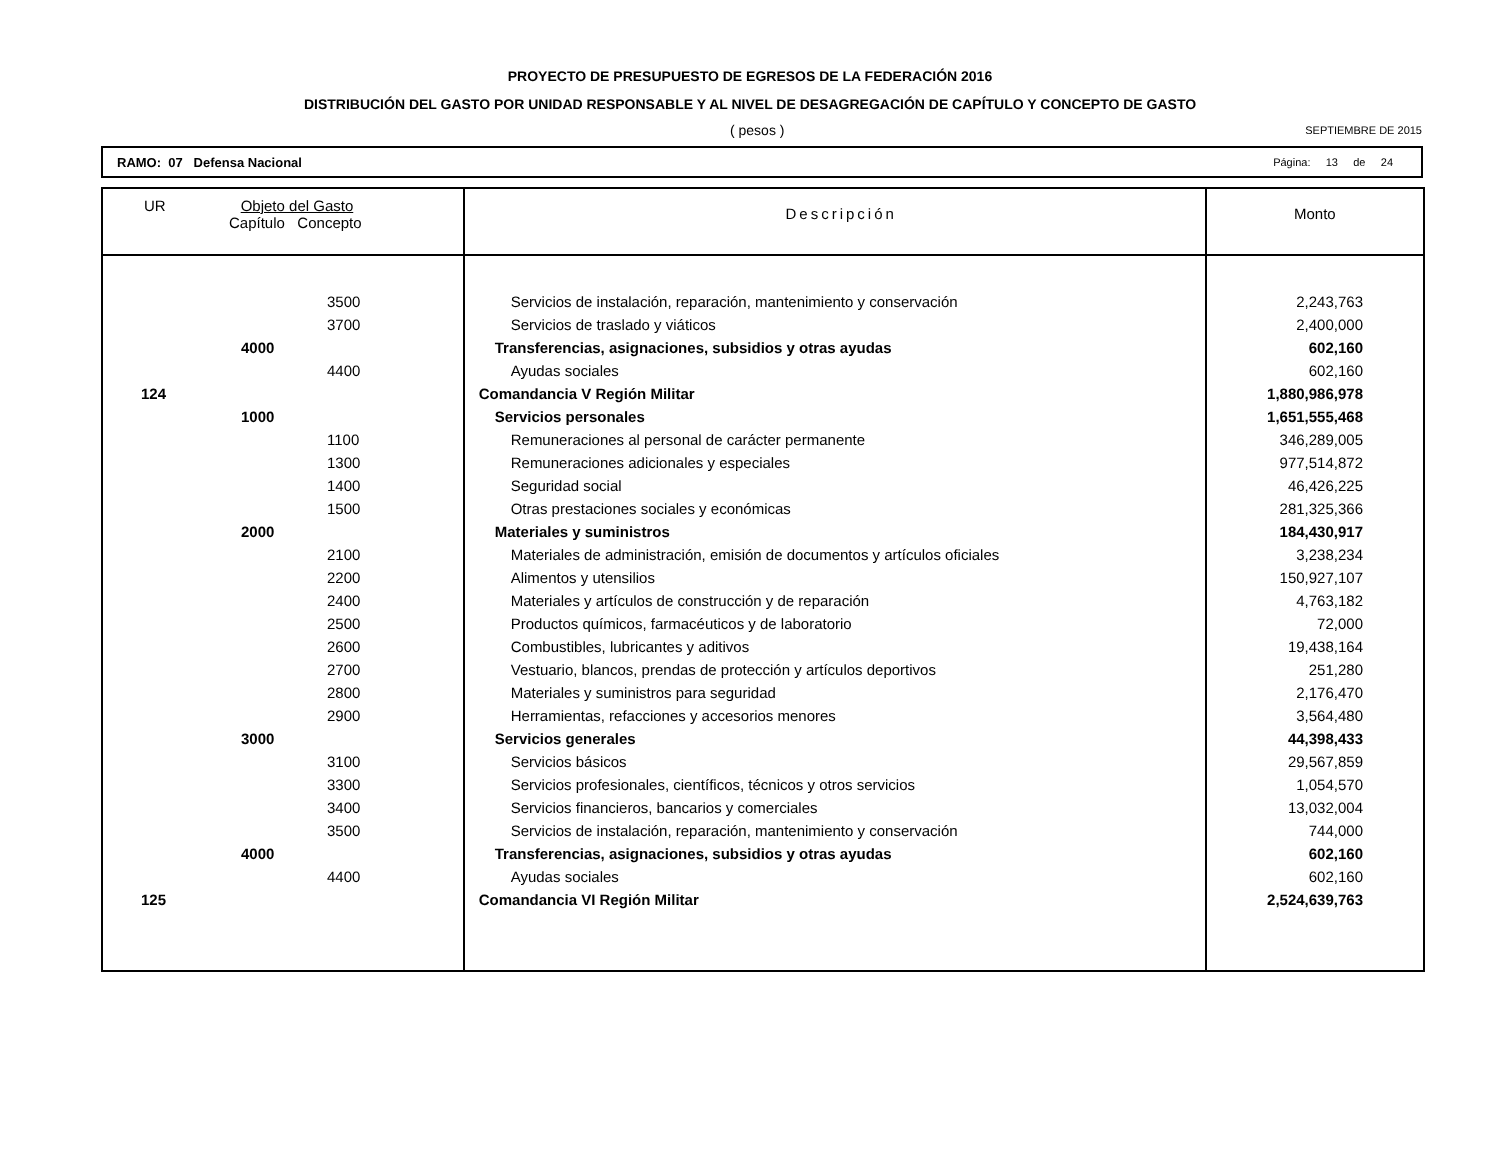PROYECTO DE PRESUPUESTO DE EGRESOS DE LA FEDERACIÓN 2016
DISTRIBUCIÓN DEL GASTO POR UNIDAD RESPONSABLE Y AL NIVEL DE DESAGREGACIÓN DE CAPÍTULO Y CONCEPTO DE GASTO
( pesos ) SEPTIEMBRE DE 2015
RAMO: 07 Defensa Nacional Página: 13 de 24
| UR Objeto del Gasto Capítulo Concepto | Descripción | Monto |
| --- | --- | --- |
| 3500 | Servicios de instalación, reparación, mantenimiento y conservación | 2,243,763 |
| 3700 | Servicios de traslado y viáticos | 2,400,000 |
| 4000 | Transferencias, asignaciones, subsidios y otras ayudas | 602,160 |
| 4400 | Ayudas sociales | 602,160 |
| 124 | Comandancia V Región Militar | 1,880,986,978 |
| 1000 | Servicios personales | 1,651,555,468 |
| 1100 | Remuneraciones al personal de carácter permanente | 346,289,005 |
| 1300 | Remuneraciones adicionales y especiales | 977,514,872 |
| 1400 | Seguridad social | 46,426,225 |
| 1500 | Otras prestaciones sociales y económicas | 281,325,366 |
| 2000 | Materiales y suministros | 184,430,917 |
| 2100 | Materiales de administración, emisión de documentos y artículos oficiales | 3,238,234 |
| 2200 | Alimentos y utensilios | 150,927,107 |
| 2400 | Materiales y artículos de construcción y de reparación | 4,763,182 |
| 2500 | Productos químicos, farmacéuticos y de laboratorio | 72,000 |
| 2600 | Combustibles, lubricantes y aditivos | 19,438,164 |
| 2700 | Vestuario, blancos, prendas de protección y artículos deportivos | 251,280 |
| 2800 | Materiales y suministros para seguridad | 2,176,470 |
| 2900 | Herramientas, refacciones y accesorios menores | 3,564,480 |
| 3000 | Servicios generales | 44,398,433 |
| 3100 | Servicios básicos | 29,567,859 |
| 3300 | Servicios profesionales, científicos, técnicos y otros servicios | 1,054,570 |
| 3400 | Servicios financieros, bancarios y comerciales | 13,032,004 |
| 3500 | Servicios de instalación, reparación, mantenimiento y conservación | 744,000 |
| 4000 | Transferencias, asignaciones, subsidios y otras ayudas | 602,160 |
| 4400 | Ayudas sociales | 602,160 |
| 125 | Comandancia VI Región Militar | 2,524,639,763 |